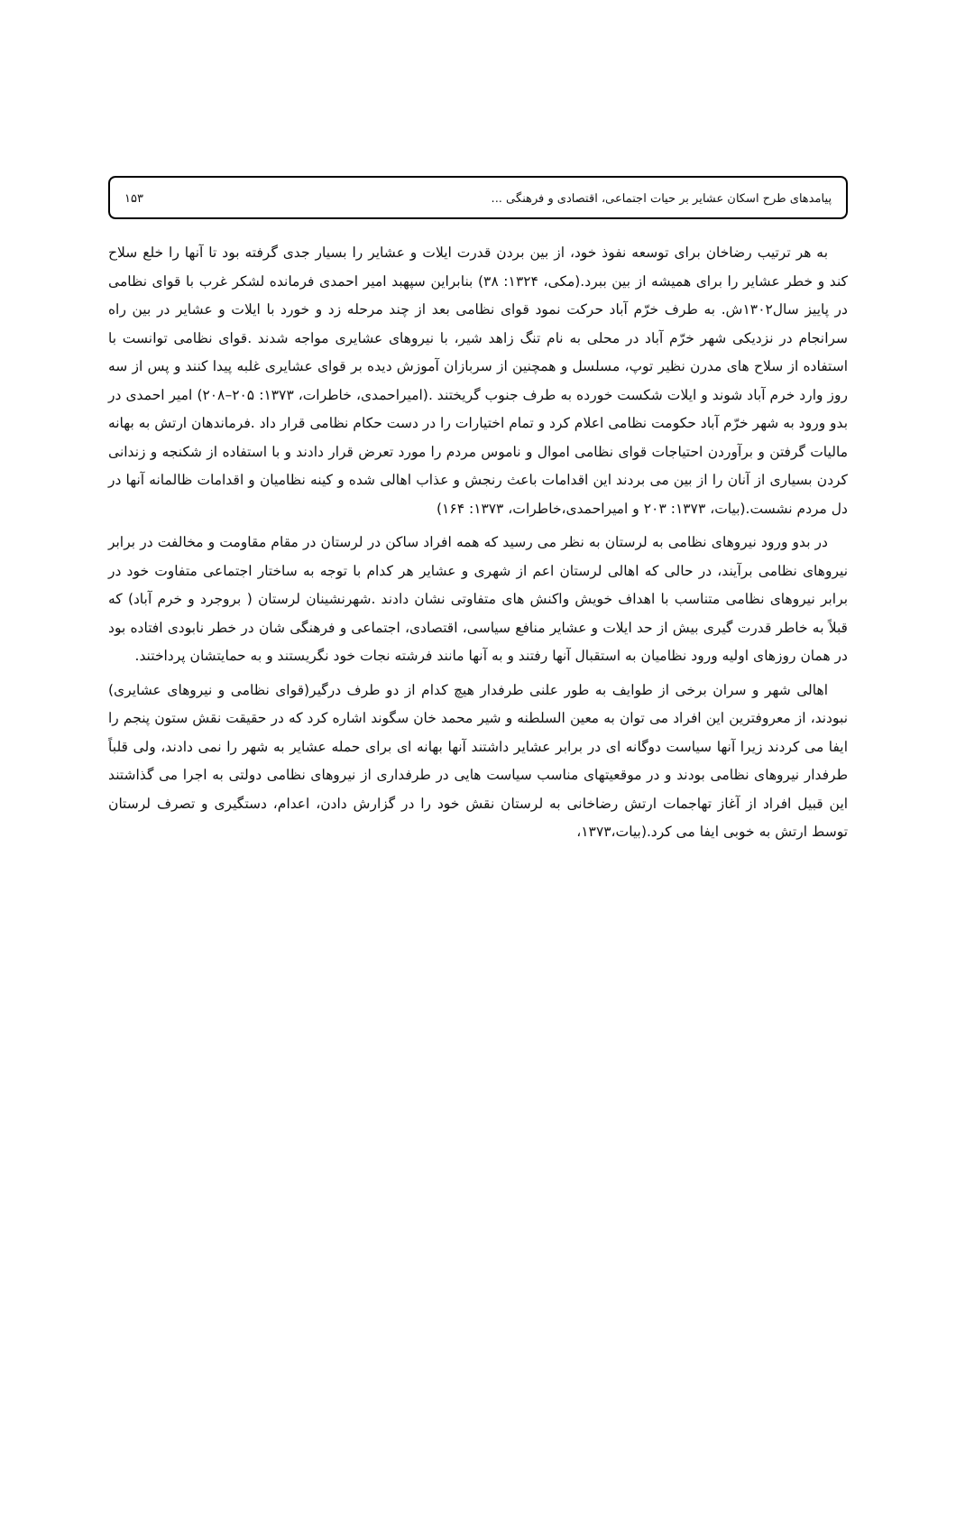پیامدهای طرح اسکان عشایر بر حیات اجتماعی، اقتصادی و فرهنگی ... ۱۵۳
به هر ترتیب رضاخان برای توسعه نفوذ خود، از بین بردن قدرت ایلات و عشایر را بسیار جدی گرفته بود تا آنها را خلع سلاح کند و خطر عشایر را برای همیشه از بین ببرد.(مکی، ۱۳۲۴: ۳۸) بنابراین سپهبد امیر احمدی فرمانده لشکر غرب با قوای نظامی در پاییز سال۱۳۰۲ش. به طرف خرّم آباد حرکت نمود قوای نظامی بعد از چند مرحله زد و خورد با ایلات و عشایر در بین راه سرانجام در نزدیکی شهر خرّم آباد در محلی به نام تنگ زاهد شیر، با نیروهای عشایری مواجه شدند .قوای نظامی توانست با استفاده از سلاح های مدرن نظیر توپ، مسلسل و همچنین از سربازان آموزش دیده بر قوای عشایری غلبه پیدا کنند و پس از سه روز وارد خرم آباد شوند و ایلات شکست خورده به طرف جنوب گریختند .(امیراحمدی، خاطرات، ۱۳۷۳: ۲۰۵–۲۰۸) امیر احمدی در بدو ورود به شهر خرّم آباد حکومت نظامی اعلام کرد و تمام اختیارات را در دست حکام نظامی قرار داد .فرماندهان ارتش به بهانه مالیات گرفتن و برآوردن احتیاجات قوای نظامی اموال و ناموس مردم را مورد تعرض قرار دادند و با استفاده از شکنجه و زندانی کردن بسیاری از آنان را از بین می بردند این اقدامات باعث رنجش و عذاب اهالی شده و کینه نظامیان و اقدامات ظالمانه آنها در دل مردم نشست.(بیات، ۱۳۷۳: ۲۰۳ و امیراحمدی،خاطرات، ۱۳۷۳: ۱۶۴)
در بدو ورود نیروهای نظامی به لرستان به نظر می رسید که همه افراد ساکن در لرستان در مقام مقاومت و مخالفت در برابر نیروهای نظامی برآیند، در حالی که اهالی لرستان اعم از شهری و عشایر هر کدام با توجه به ساختار اجتماعی متفاوت خود در برابر نیروهای نظامی متناسب با اهداف خویش واکنش های متفاوتی نشان دادند .شهرنشینان لرستان ( بروجرد و خرم آباد) که قبلاً به خاطر قدرت گیری بیش از حد ایلات و عشایر منافع سیاسی، اقتصادی، اجتماعی و فرهنگی شان در خطر نابودی افتاده بود در همان روزهای اولیه ورود نظامیان به استقبال آنها رفتند و به آنها مانند فرشته نجات خود نگریستند و به حمایتشان پرداختند.
اهالی شهر و سران برخی از طوایف به طور علنی طرفدار هیچ کدام از دو طرف درگیر(قوای نظامی و نیروهای عشایری) نبودند، از معروفترین این افراد می توان به معین السلطنه و شیر محمد خان سگوند اشاره کرد که در حقیقت نقش ستون پنجم را ایفا می کردند زیرا آنها سیاست دوگانه ای در برابر عشایر داشتند آنها بهانه ای برای حمله عشایر به شهر را نمی دادند، ولی قلباً طرفدار نیروهای نظامی بودند و در موقعیتهای مناسب سیاست هایی در طرفداری از نیروهای نظامی دولتی به اجرا می گذاشتند این قبیل افراد از آغاز تهاجمات ارتش رضاخانی به لرستان نقش خود را در گزارش دادن، اعدام، دستگیری و تصرف لرستان توسط ارتش به خوبی ایفا می کرد.(بیات،۱۳۷۳،